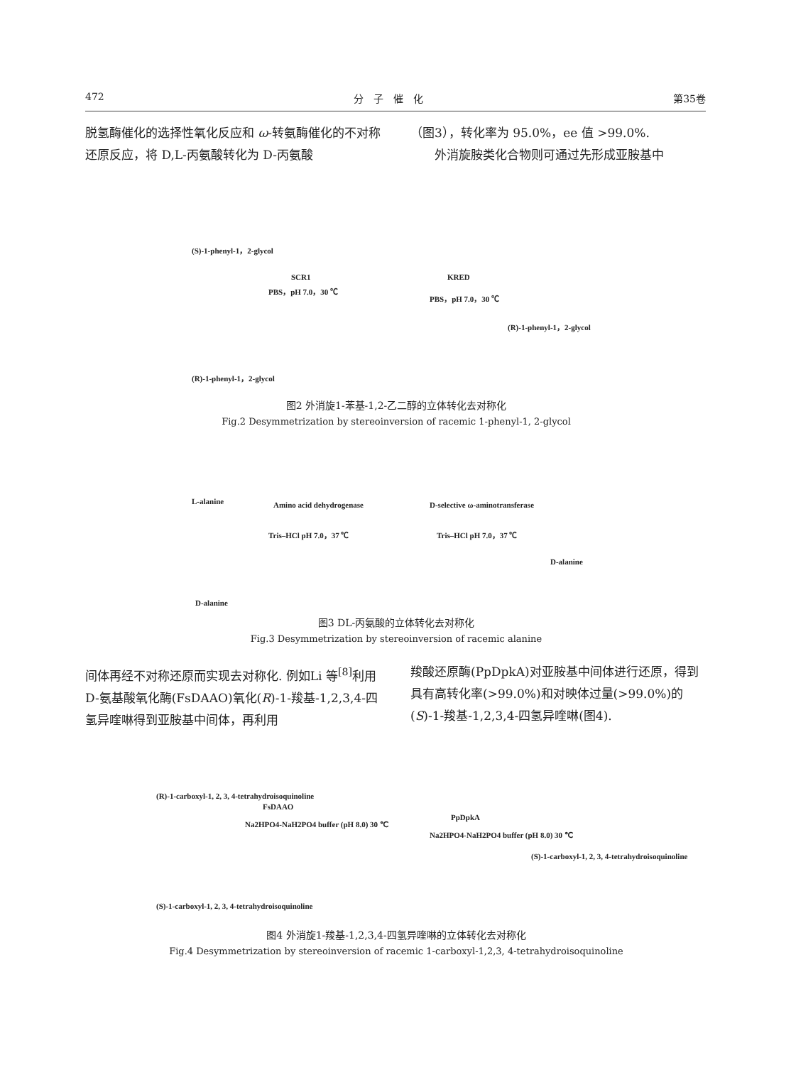472 分　子　催　化 第35卷
脱氢酶催化的选择性氧化反应和 ω-转氨酶催化的不对称还原反应，将 D,L-丙氨酸转化为 D-丙氨酸
（图3），转化率为 95.0%，ee 值 >99.0%.
　　外消旋胺类化合物则可通过先形成亚胺基中
(S)-1-phenyl-1，2-glycol
SCR1
PBS，pH 7.0，30 ℃
KRED
PBS，pH 7.0，30 ℃
(R)-1-phenyl-1，2-glycol
(R)-1-phenyl-1，2-glycol
图2 外消旋1-苯基-1,2-乙二醇的立体转化去对称化
Fig.2 Desymmetrization by stereoinversion of racemic 1-phenyl-1, 2-glycol
L-alanine Amino acid dehydrogenase
Tris–HCl pH 7.0，37 ℃
D-selective ω-aminotransferase
Tris–HCl pH 7.0，37 ℃
D-alanine
D-alanine
图3 DL-丙氨酸的立体转化去对称化
Fig.3 Desymmetrization by stereoinversion of racemic alanine
间体再经不对称还原而实现去对称化. 例如Li 等<sup>[8]</sup>利用D-氨基酸氧化酶(FsDAAO)氧化(R)-1-羧基-1,2,3,4-四氢异喹啉得到亚胺基中间体，再利用
羧酸还原酶(PpDpkA)对亚胺基中间体进行还原，得到具有高转化率(>99.0%)和对映体过量(>99.0%)的(S)-1-羧基-1,2,3,4-四氢异喹啉(图4).
(R)-1-carboxyl-1, 2, 3, 4-tetrahydroisoquinoline
FsDAAO
Na2HPO4-NaH2PO4 buffer (pH 8.0) 30 ℃
PpDpkA
Na2HPO4-NaH2PO4 buffer (pH 8.0) 30 ℃
(S)-1-carboxyl-1, 2, 3, 4-tetrahydroisoquinoline
(S)-1-carboxyl-1, 2, 3, 4-tetrahydroisoquinoline
图4 外消旋1-羧基-1,2,3,4-四氢异喹啉的立体转化去对称化
Fig.4 Desymmetrization by stereoinversion of racemic 1-carboxyl-1,2,3, 4-tetrahydroisoquinoline